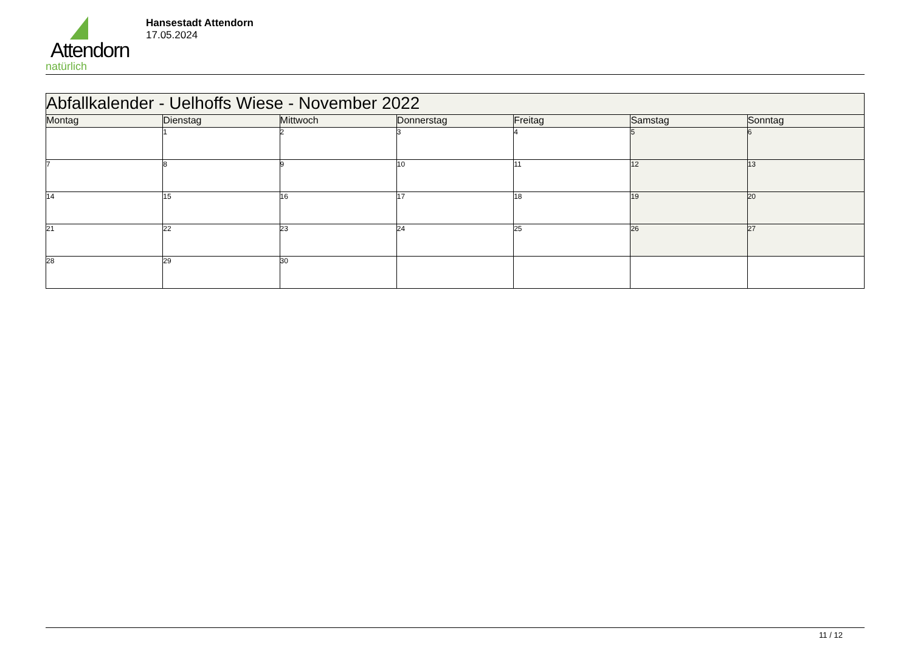Attendorn
natürlich
Hansestadt Attendorn
17.05.2024
| Abfallkalender - Uelhoffs Wiese - November 2022 | | | | | | |
| Montag | Dienstag | Mittwoch | Donnerstag | Freitag | Samstag | Sonntag |
| | 1 | 2 | 3 | 4 | 5 | 6 |
| 7 | 8 | 9 | 10 | 11 | 12 | 13 |
| 14 | 15 | 16 | 17 | 18 | 19 | 20 |
| 21 | 22 | 23 | 24 | 25 | 26 | 27 |
| 28 | 29 | 30 | | | | |
11 / 12